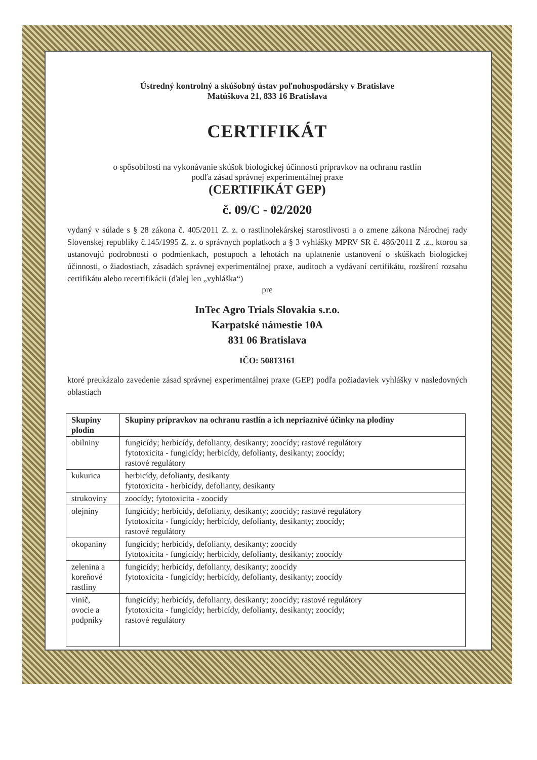Ústredný kontrolný a skúšobný ústav poľnohospodársky v Bratislave
Matúškova 21, 833 16 Bratislava
CERTIFIKÁT
o spôsobilosti na vykonávanie skúšok biologickej účinnosti prípravkov na ochranu rastlín
podľa zásad správnej experimentálnej praxe
(CERTIFIKÁT GEP)
č. 09/C - 02/2020
vydaný v súlade s § 28 zákona č. 405/2011 Z. z. o rastlinolekárskej starostlivosti a o zmene zákona Národnej rady Slovenskej republiky č.145/1995 Z. z. o správnych poplatkoch a § 3 vyhlášky MPRV SR č. 486/2011 Z .z., ktorou sa ustanovujú podrobnosti o podmienkach, postupoch a lehotách na uplatnenie ustanovení o skúškach biologickej účinnosti, o žiadostiach, zásadách správnej experimentálnej praxe, auditoch a vydávaní certifikátu, rozšírení rozsahu certifikátu alebo recertifikácii (ďalej len „vyhláška“)
pre
InTec Agro Trials Slovakia s.r.o.
Karpatské námestie 10A
831 06 Bratislava
IČO: 50813161
ktoré preukázalo zavedenie zásad správnej experimentálnej praxe (GEP) podľa požiadaviek vyhlášky v nasledovných oblastiach
| Skupiny plodín | Skupiny prípravkov na ochranu rastlín a ich nepriaznivé účinky na plodiny |
| --- | --- |
| obilniny | fungicídy; herbicídy, defolianty, desikanty; zoocídy; rastové regulátory fytotoxicita - fungicídy; herbicídy, defolianty, desikanty; zoocídy; rastové regulátory |
| kukurica | herbicídy, defolianty, desikanty fytotoxicita - herbicídy, defolianty, desikanty |
| strukoviny | zoocídy; fytotoxicita - zoocidy |
| olejniny | fungicídy; herbicídy, defolianty, desikanty; zoocídy; rastové regulátory fytotoxicita - fungicídy; herbicídy, defolianty, desikanty; zoocídy; rastové regulátory |
| okopaniny | fungicídy; herbicídy, defolianty, desikanty; zoocídy fytotoxicita - fungicídy; herbicídy, defolianty, desikanty; zoocídy |
| zelenina a koreňové rastliny | fungicídy; herbicídy, defolianty, desikanty; zoocídy fytotoxicita - fungicídy; herbicídy, defolianty, desikanty; zoocídy |
| vinič, ovocie a podpníky | fungicídy; herbicídy, defolianty, desikanty; zoocídy; rastové regulátory fytotoxicita - fungicídy; herbicídy, defolianty, desikanty; zoocídy; rastové regulátory |